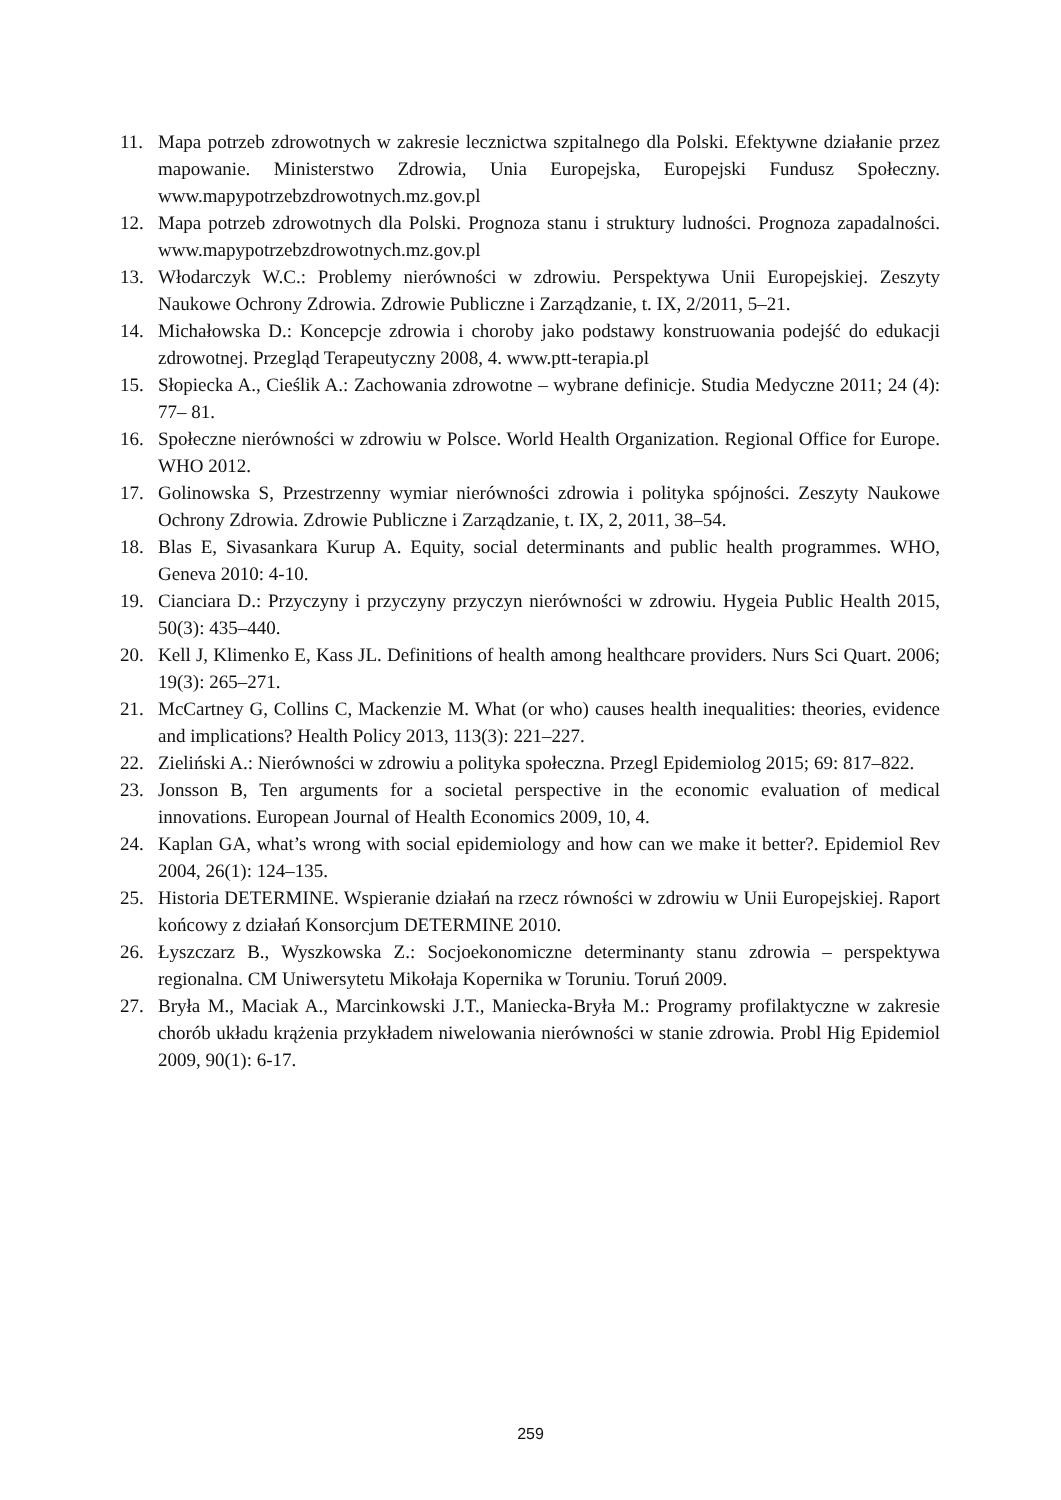11. Mapa potrzeb zdrowotnych w zakresie lecznictwa szpitalnego dla Polski. Efektywne działanie przez mapowanie. Ministerstwo Zdrowia, Unia Europejska, Europejski Fundusz Społeczny. www.mapypotrzebzdrowotnych.mz.gov.pl
12. Mapa potrzeb zdrowotnych dla Polski. Prognoza stanu i struktury ludności. Prognoza zapadalności. www.mapypotrzebzdrowotnych.mz.gov.pl
13. Włodarczyk W.C.: Problemy nierówności w zdrowiu. Perspektywa Unii Europejskiej. Zeszyty Naukowe Ochrony Zdrowia. Zdrowie Publiczne i Zarządzanie, t. IX, 2/2011, 5–21.
14. Michałowska D.: Koncepcje zdrowia i choroby jako podstawy konstruowania podejść do edukacji zdrowotnej. Przegląd Terapeutyczny 2008, 4. www.ptt-terapia.pl
15. Słopiecka A., Cieślik A.: Zachowania zdrowotne – wybrane definicje. Studia Medyczne 2011; 24 (4): 77– 81.
16. Społeczne nierówności w zdrowiu w Polsce. World Health Organization. Regional Office for Europe. WHO 2012.
17. Golinowska S, Przestrzenny wymiar nierówności zdrowia i polityka spójności. Zeszyty Naukowe Ochrony Zdrowia. Zdrowie Publiczne i Zarządzanie, t. IX, 2, 2011, 38–54.
18. Blas E, Sivasankara Kurup A. Equity, social determinants and public health programmes. WHO, Geneva 2010: 4-10.
19. Cianciara D.: Przyczyny i przyczyny przyczyn nierówności w zdrowiu. Hygeia Public Health 2015, 50(3): 435–440.
20. Kell J, Klimenko E, Kass JL. Definitions of health among healthcare providers. Nurs Sci Quart. 2006; 19(3): 265–271.
21. McCartney G, Collins C, Mackenzie M. What (or who) causes health inequalities: theories, evidence and implications? Health Policy 2013, 113(3): 221–227.
22. Zieliński A.: Nierówności w zdrowiu a polityka społeczna. Przegl Epidemiolog 2015; 69: 817–822.
23. Jonsson B, Ten arguments for a societal perspective in the economic evaluation of medical innovations. European Journal of Health Economics 2009, 10, 4.
24. Kaplan GA, what’s wrong with social epidemiology and how can we make it better?. Epidemiol Rev 2004, 26(1): 124–135.
25. Historia DETERMINE. Wspieranie działań na rzecz równości w zdrowiu w Unii Europejskiej. Raport końcowy z działań Konsorcjum DETERMINE 2010.
26. Łyszczarz B., Wyszkowska Z.: Socjoekonomiczne determinanty stanu zdrowia – perspektywa regionalna. CM Uniwersytetu Mikołaja Kopernika w Toruniu. Toruń 2009.
27. Bryła M., Maciak A., Marcinkowski J.T., Maniecka-Bryła M.: Programy profilaktyczne w zakresie chorób układu krążenia przykładem niwelowania nierówności w stanie zdrowia. Probl Hig Epidemiol 2009, 90(1): 6-17.
259